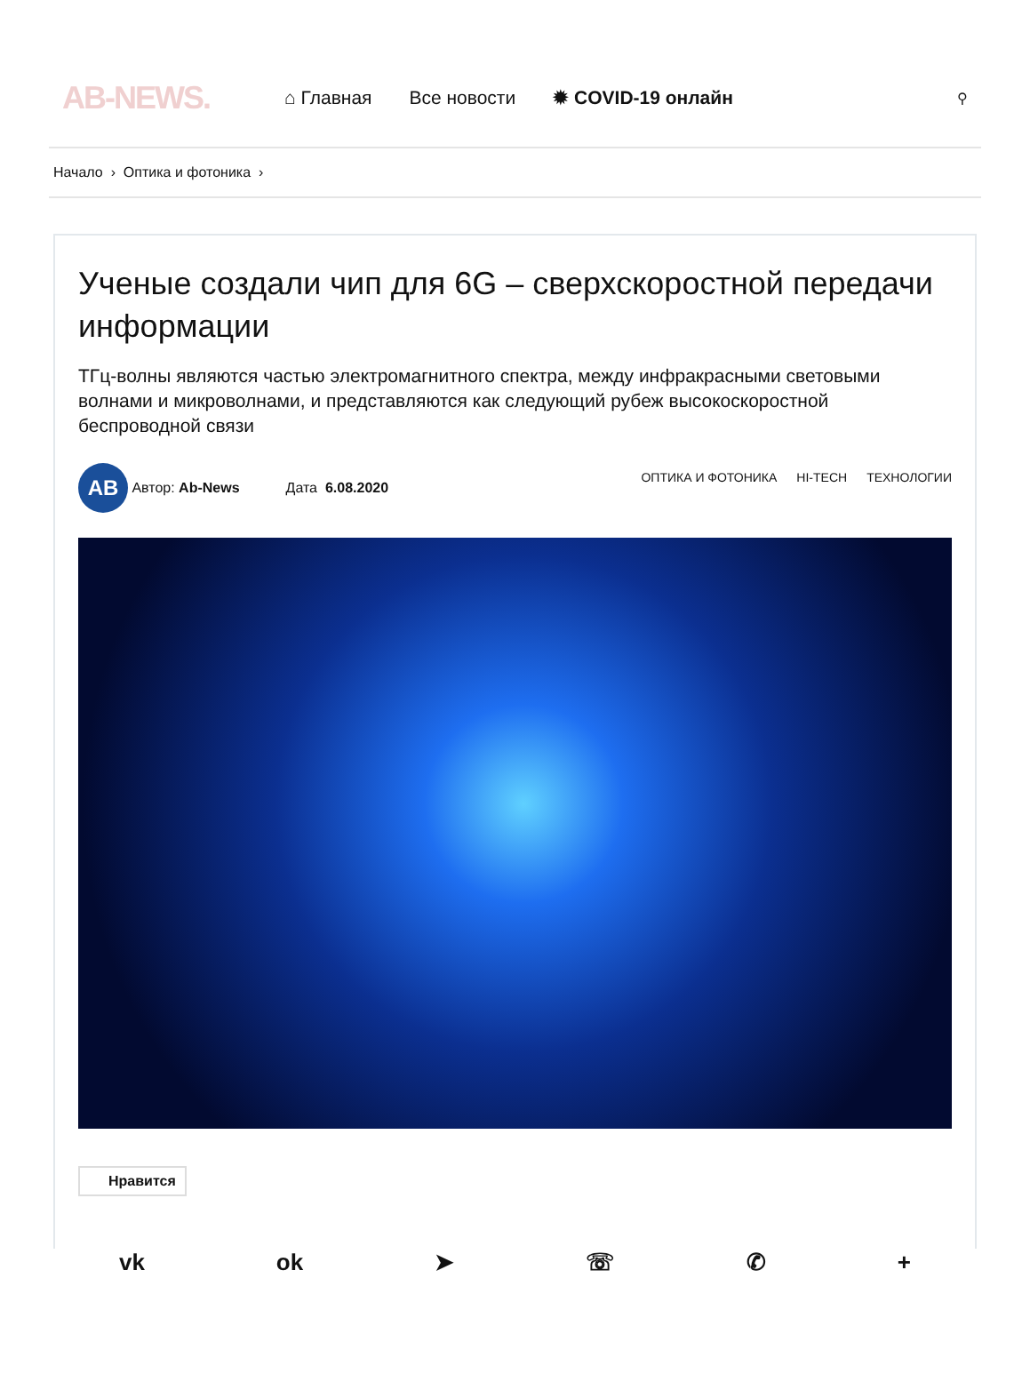AB-NEWS.
⌂ Главная Все новости ✹ COVID-19 онлайн
⚲
Начало › Оптика и фотоника ›
Ученые создали чип для 6G – сверхскоростной передачи информации
ТГц-волны являются частью электромагнитного спектра, между инфракрасными световыми волнами и микроволнами, и представляются как следующий рубеж высокоскоростной беспроводной связи
AB
Автор: Ab-News Дата 6.08.2020
ОПТИКА И ФОТОНИКА HI-TECH ТЕХНОЛОГИИ
Нравится
vk ok ➤ ☏ ✆ +